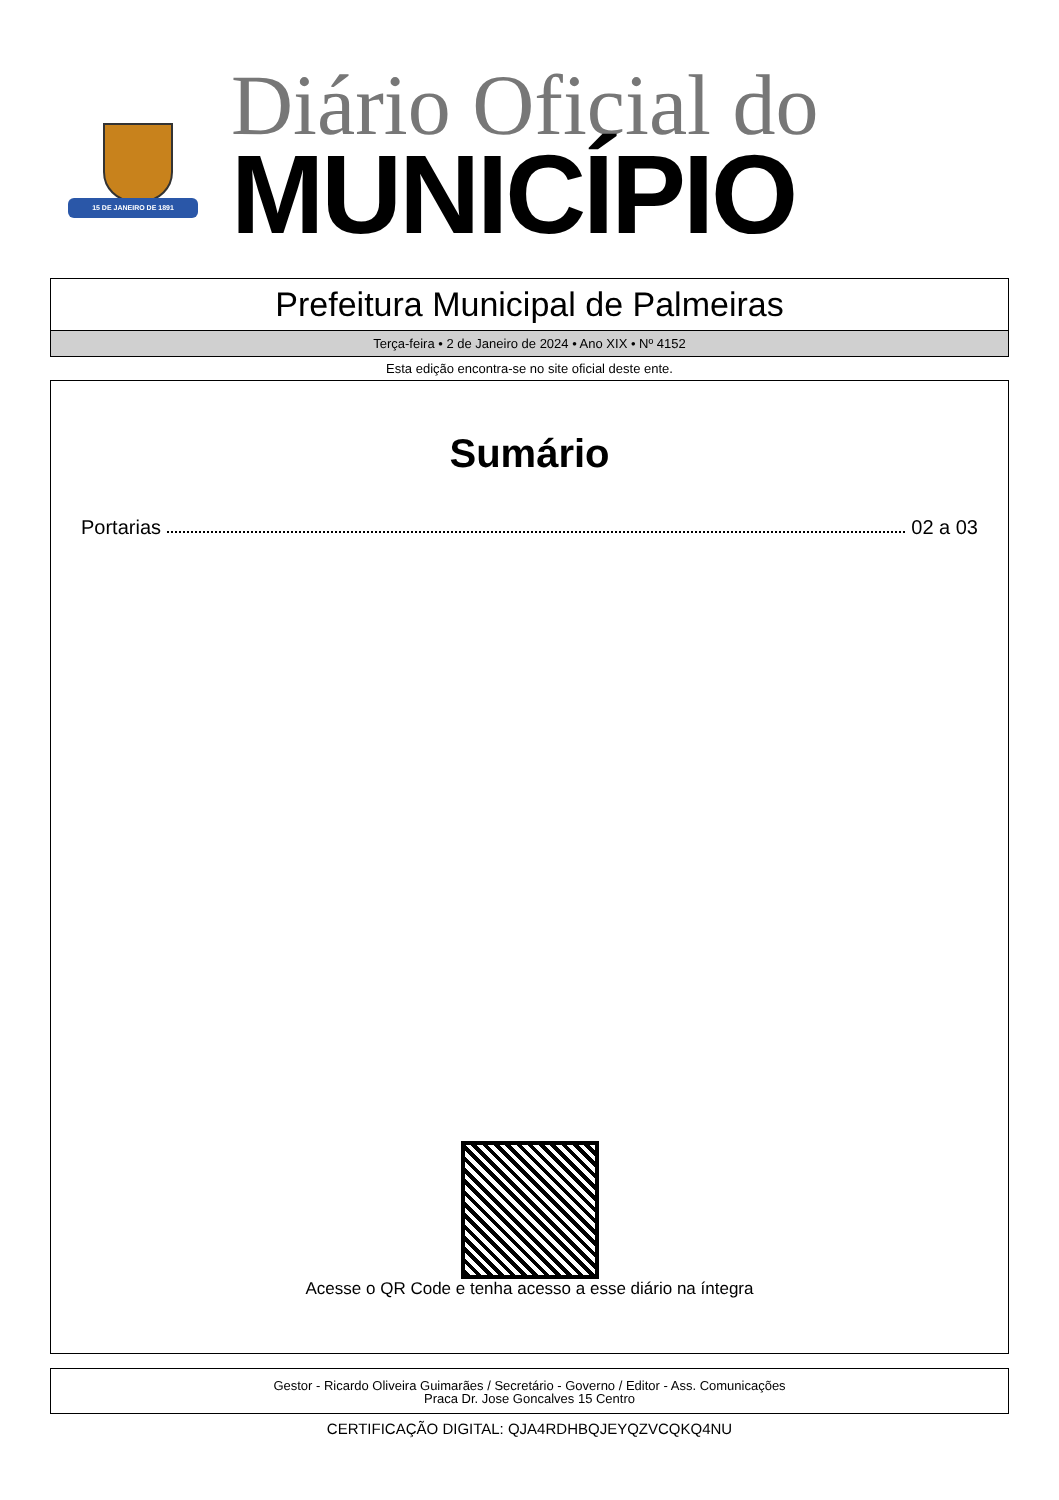15 DE JANEIRO DE 1891
Diário Oficial do
MUNICÍPIO
Prefeitura Municipal de Palmeiras
Terça-feira • 2 de Janeiro de 2024 • Ano XIX • Nº 4152
Esta edição encontra-se no site oficial deste ente.
Sumário
Portarias 02 a 03
Acesse o QR Code e tenha acesso a esse diário na íntegra
Gestor - Ricardo Oliveira Guimarães / Secretário - Governo / Editor - Ass. Comunicações
Praca Dr. Jose Goncalves 15 Centro
CERTIFICAÇÃO DIGITAL: QJA4RDHBQJEYQZVCQKQ4NU